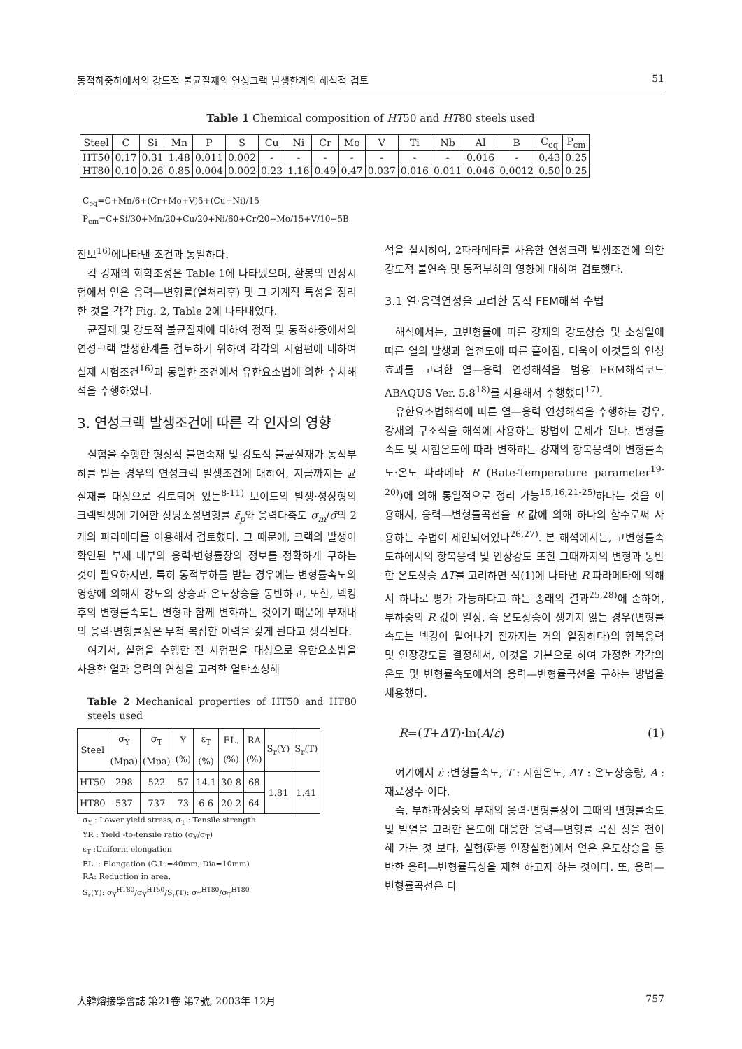동적하중하에서의 강도적 불균질재의 연성크랙 발생한계의 해석적 검토 51
Table 1 Chemical composition of HT50 and HT80 steels used
| Steel | C | Si | Mn | P | S | Cu | Ni | Cr | Mo | V | Ti | Nb | Al | B | C<sub>eq</sub> | P<sub>cm</sub> |
| HT50 | 0.17 | 0.31 | 1.48 | 0.011 | 0.002 | - | - | - | - | - | - | - | 0.016 | - | 0.43 | 0.25 |
| HT80 | 0.10 | 0.26 | 0.85 | 0.004 | 0.002 | 0.23 | 1.16 | 0.49 | 0.47 | 0.037 | 0.016 | 0.011 | 0.046 | 0.0012 | 0.50 | 0.25 |
C<sub>eq</sub>=C+Mn/6+(Cr+Mo+V)5+(Cu+Ni)/15
P<sub>cm</sub>=C+Si/30+Mn/20+Cu/20+Ni/60+Cr/20+Mo/15+V/10+5B
전보<sup>16)</sup>에나타낸 조건과 동일하다.
각 강재의 화학조성은 Table 1에 나타냈으며, 환봉의 인장시험에서 얻은 응력—변형률(열처리후) 및 그 기계적 특성을 정리한 것을 각각 Fig. 2, Table 2에 나타내었다.
균질재 및 강도적 불균질재에 대하여 정적 및 동적하중에서의 연성크랙 발생한계를 검토하기 위하여 각각의 시험편에 대하여 실제 시험조건<sup>16)</sup>과 동일한 조건에서 유한요소법에 의한 수치해석을 수행하였다.
3. 연성크랙 발생조건에 따른 각 인자의 영향
실험을 수행한 형상적 불연속재 및 강도적 불균질재가 동적부하를 받는 경우의 연성크랙 발생조건에 대하여, 지금까지는 균질재를 대상으로 검토되어 있는<sup>8-11)</sup> 보이드의 발생·성장형의 크랙발생에 기여한 상당소성변형률 ε̄<sub>p</sub>와 응력다축도 σ<sub>m</sub>/σ̄의 2개의 파라메타를 이용해서 검토했다. 그 때문에, 크랙의 발생이 확인된 부재 내부의 응력·변형률장의 정보를 정확하게 구하는 것이 필요하지만, 특히 동적부하를 받는 경우에는 변형률속도의 영향에 의해서 강도의 상승과 온도상승을 동반하고, 또한, 넥킹후의 변형률속도는 변형과 함께 변화하는 것이기 때문에 부재내의 응력·변형률장은 무척 복잡한 이력을 갖게 된다고 생각된다.
여기서, 실험을 수행한 전 시험편을 대상으로 유한요소법을 사용한 열과 응력의 연성을 고려한 열탄소성해
Table 2 Mechanical properties of HT50 and HT80 steels used
| Steel | σ<sub>Y</sub> (Mpa) | σ<sub>T</sub> (Mpa) | Y (%) | ε<sub>T</sub> (%) | EL. (%) | RA (%) | S<sub>r</sub>(Y) | S<sub>r</sub>(T) |
| HT50 | 298 | 522 | 57 | 14.1 | 30.8 | 68 | 1.81 | 1.41 |
| HT80 | 537 | 737 | 73 | 6.6 | 20.2 | 64 | | |
σ<sub>Y</sub> : Lower yield stress, σ<sub>T</sub> : Tensile strength
YR : Yield -to-tensile ratio (σ<sub>Y</sub>/σ<sub>T</sub>)
ε<sub>T</sub> :Uniform elongation
EL. : Elongation (G.L.=40mm, Dia=10mm)
RA: Reduction in area.
S<sub>r</sub>(Y): σ<sub>Y</sub><sup>HT80</sup>/σ<sub>Y</sub><sup>HT50</sup>/S<sub>r</sub>(T): σ<sub>T</sub><sup>HT80</sup>/σ<sub>T</sub><sup>HT80</sup>
석을 실시하여, 2파라메타를 사용한 연성크랙 발생조건에 의한 강도적 불연속 및 동적부하의 영향에 대하여 검토했다.
3.1 열·응력연성을 고려한 동적 FEM해석 수법
해석에서는, 고변형률에 따른 강재의 강도상승 및 소성일에 따른 열의 발생과 열전도에 따른 흩어짐, 더욱이 이것들의 연성효과를 고려한 열—응력 연성해석을 범용 FEM해석코드 ABAQUS Ver. 5.8<sup>18)</sup>를 사용해서 수행했다<sup>17)</sup>.
유한요소법해석에 따른 열—응력 연성해석을 수행하는 경우, 강재의 구조식을 해석에 사용하는 방법이 문제가 된다. 변형률속도 및 시험온도에 따라 변화하는 강재의 항복응력이 변형률속도·온도 파라메타 R (Rate-Temperature parameter<sup>19-20)</sup>)에 의해 통일적으로 정리 가능<sup>15,16,21-25)</sup>하다는 것을 이용해서, 응력—변형률곡선을 R 값에 의해 하나의 함수로써 사용하는 수법이 제안되어있다<sup>26,27)</sup>. 본 해석에서는, 고변형률속도하에서의 항복응력 및 인장강도 또한 그때까지의 변형과 동반한 온도상승 ΔT를 고려하면 식(1)에 나타낸 R 파라메타에 의해서 하나로 평가 가능하다고 하는 종래의 결과<sup>25,28)</sup>에 준하여, 부하중의 R 값이 일정, 즉 온도상승이 생기지 않는 경우(변형률속도는 넥킹이 일어나기 전까지는 거의 일정하다)의 항복응력 및 인장강도를 결정해서, 이것을 기본으로 하여 가정한 각각의 온도 및 변형률속도에서의 응력—변형률곡선을 구하는 방법을 채용했다.
R=(T+ΔT)·ln(A/ε̇) (1)
여기에서 ε̇ :변형률속도, T : 시험온도, ΔT : 온도상승량, A : 재료정수 이다.
즉, 부하과정중의 부재의 응력·변형률장이 그때의 변형률속도 및 발열을 고려한 온도에 대응한 응력—변형률 곡선 상을 천이해 가는 것 보다, 실험(환봉 인장실험)에서 얻은 온도상승을 동반한 응력—변형률특성을 재현 하고자 하는 것이다. 또, 응력—변형률곡선은 다
大韓熔接學會誌 第21卷 第7號, 2003年 12月 757